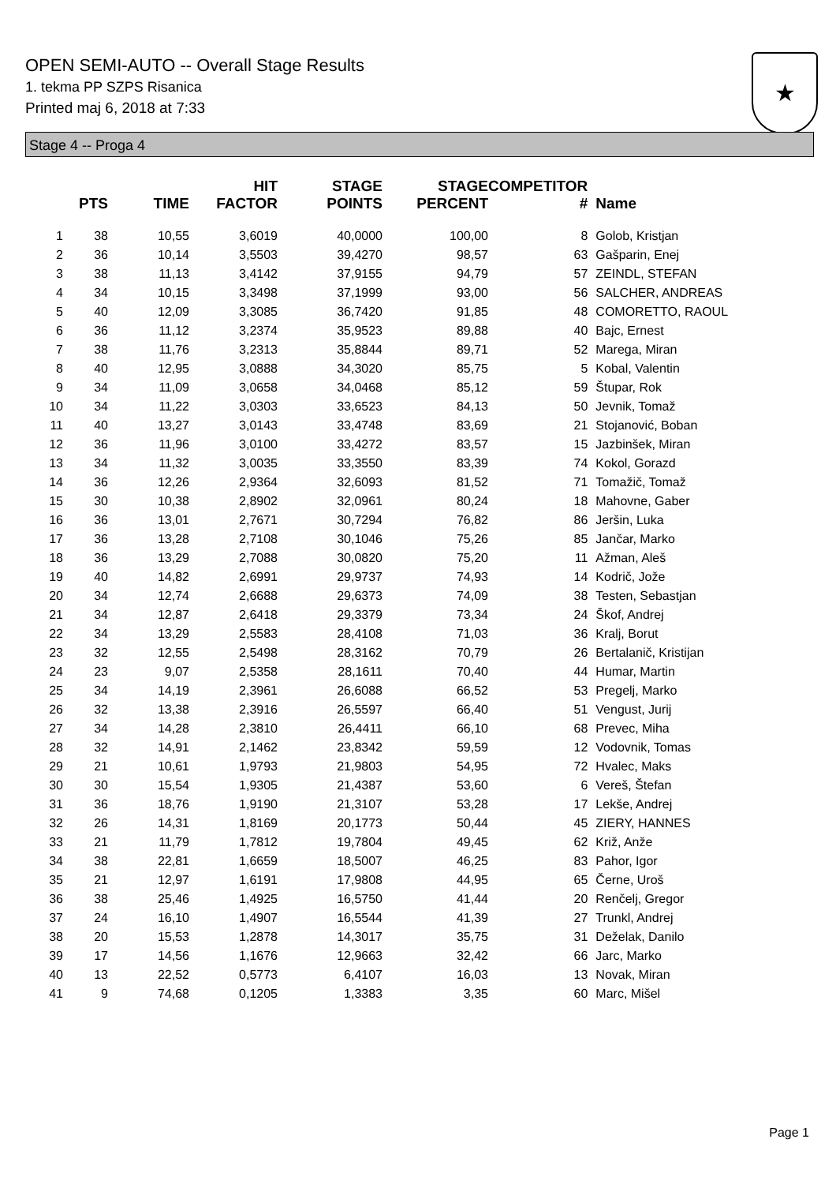OPEN SEMI-AUTO -- Overall Stage Results
1. tekma PP SZPS Risanica
Printed maj 6, 2018 at 7:33
★
Stage 4 -- Proga 4
| | PTS | TIME | HIT FACTOR | STAGE POINTS | STAGE PERCENT | COMPETITOR # | Name |
| --- | --- | --- | --- | --- | --- | --- | --- |
| 1 | 38 | 10,55 | 3,6019 | 40,0000 | 100,00 | 8 | Golob, Kristjan |
| 2 | 36 | 10,14 | 3,5503 | 39,4270 | 98,57 | 63 | Gašparin, Enej |
| 3 | 38 | 11,13 | 3,4142 | 37,9155 | 94,79 | 57 | ZEINDL, STEFAN |
| 4 | 34 | 10,15 | 3,3498 | 37,1999 | 93,00 | 56 | SALCHER, ANDREAS |
| 5 | 40 | 12,09 | 3,3085 | 36,7420 | 91,85 | 48 | COMORETTO, RAOUL |
| 6 | 36 | 11,12 | 3,2374 | 35,9523 | 89,88 | 40 | Bajc, Ernest |
| 7 | 38 | 11,76 | 3,2313 | 35,8844 | 89,71 | 52 | Marega, Miran |
| 8 | 40 | 12,95 | 3,0888 | 34,3020 | 85,75 | 5 | Kobal, Valentin |
| 9 | 34 | 11,09 | 3,0658 | 34,0468 | 85,12 | 59 | Štupar, Rok |
| 10 | 34 | 11,22 | 3,0303 | 33,6523 | 84,13 | 50 | Jevnik, Tomaž |
| 11 | 40 | 13,27 | 3,0143 | 33,4748 | 83,69 | 21 | Stojanović, Boban |
| 12 | 36 | 11,96 | 3,0100 | 33,4272 | 83,57 | 15 | Jazbinšek, Miran |
| 13 | 34 | 11,32 | 3,0035 | 33,3550 | 83,39 | 74 | Kokol, Gorazd |
| 14 | 36 | 12,26 | 2,9364 | 32,6093 | 81,52 | 71 | Tomažič, Tomaž |
| 15 | 30 | 10,38 | 2,8902 | 32,0961 | 80,24 | 18 | Mahovne, Gaber |
| 16 | 36 | 13,01 | 2,7671 | 30,7294 | 76,82 | 86 | Jeršin, Luka |
| 17 | 36 | 13,28 | 2,7108 | 30,1046 | 75,26 | 85 | Jančar, Marko |
| 18 | 36 | 13,29 | 2,7088 | 30,0820 | 75,20 | 11 | Ažman, Aleš |
| 19 | 40 | 14,82 | 2,6991 | 29,9737 | 74,93 | 14 | Kodrič, Jože |
| 20 | 34 | 12,74 | 2,6688 | 29,6373 | 74,09 | 38 | Testen, Sebastjan |
| 21 | 34 | 12,87 | 2,6418 | 29,3379 | 73,34 | 24 | Škof, Andrej |
| 22 | 34 | 13,29 | 2,5583 | 28,4108 | 71,03 | 36 | Kralj, Borut |
| 23 | 32 | 12,55 | 2,5498 | 28,3162 | 70,79 | 26 | Bertalanič, Kristijan |
| 24 | 23 | 9,07 | 2,5358 | 28,1611 | 70,40 | 44 | Humar, Martin |
| 25 | 34 | 14,19 | 2,3961 | 26,6088 | 66,52 | 53 | Pregelj, Marko |
| 26 | 32 | 13,38 | 2,3916 | 26,5597 | 66,40 | 51 | Vengust, Jurij |
| 27 | 34 | 14,28 | 2,3810 | 26,4411 | 66,10 | 68 | Prevec, Miha |
| 28 | 32 | 14,91 | 2,1462 | 23,8342 | 59,59 | 12 | Vodovnik, Tomas |
| 29 | 21 | 10,61 | 1,9793 | 21,9803 | 54,95 | 72 | Hvalec, Maks |
| 30 | 30 | 15,54 | 1,9305 | 21,4387 | 53,60 | 6 | Vereš, Štefan |
| 31 | 36 | 18,76 | 1,9190 | 21,3107 | 53,28 | 17 | Lekše, Andrej |
| 32 | 26 | 14,31 | 1,8169 | 20,1773 | 50,44 | 45 | ZIERY, HANNES |
| 33 | 21 | 11,79 | 1,7812 | 19,7804 | 49,45 | 62 | Križ, Anže |
| 34 | 38 | 22,81 | 1,6659 | 18,5007 | 46,25 | 83 | Pahor, Igor |
| 35 | 21 | 12,97 | 1,6191 | 17,9808 | 44,95 | 65 | Černe, Uroš |
| 36 | 38 | 25,46 | 1,4925 | 16,5750 | 41,44 | 20 | Renčelj, Gregor |
| 37 | 24 | 16,10 | 1,4907 | 16,5544 | 41,39 | 27 | Trunkl, Andrej |
| 38 | 20 | 15,53 | 1,2878 | 14,3017 | 35,75 | 31 | Deželak, Danilo |
| 39 | 17 | 14,56 | 1,1676 | 12,9663 | 32,42 | 66 | Jarc, Marko |
| 40 | 13 | 22,52 | 0,5773 | 6,4107 | 16,03 | 13 | Novak, Miran |
| 41 | 9 | 74,68 | 0,1205 | 1,3383 | 3,35 | 60 | Marc, Mišel |
Page 1